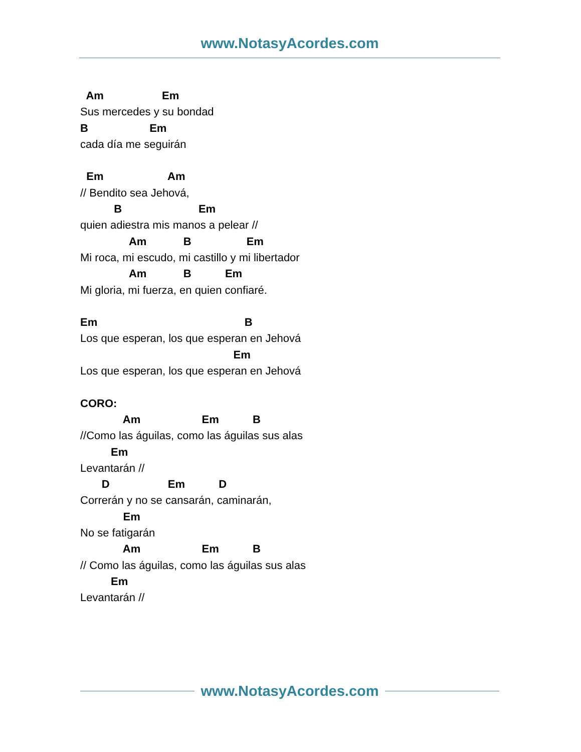www.NotasyAcordes.com
Am Em
Sus mercedes y su bondad
B Em
cada día me seguirán
Em Am
// Bendito sea Jehová,
B Em
quien adiestra mis manos a pelear //
Am B Em
Mi roca, mi escudo, mi castillo y mi libertador
Am B Em
Mi gloria, mi fuerza, en quien confiaré.
Em B
Los que esperan, los que esperan en Jehová
Em
Los que esperan, los que esperan en Jehová
CORO:
Am Em B
//Como las águilas, como las águilas sus alas
Em
Levantarán //
D Em D
Correrán y no se cansarán, caminarán,
Em
No se fatigarán
Am Em B
// Como las águilas, como las águilas sus alas
Em
Levantarán //
www.NotasyAcordes.com